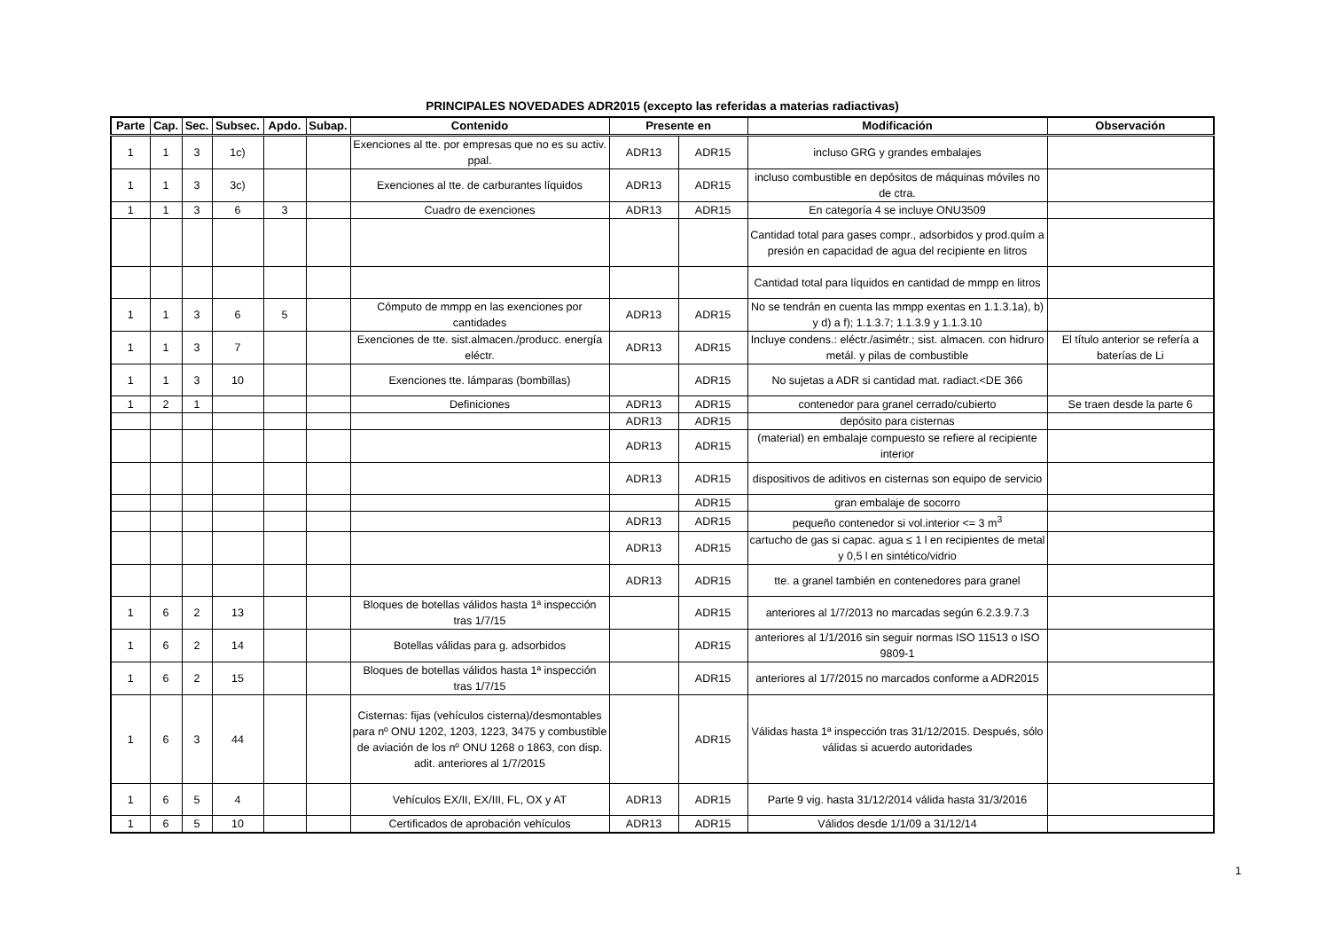PRINCIPALES NOVEDADES ADR2015 (excepto las referidas a materias radiactivas)
| Parte | Cap. | Sec. | Subsec. | Apdo. | Subap. | Contenido | Presente en | | Modificación | Observación |
| --- | --- | --- | --- | --- | --- | --- | --- | --- | --- | --- |
| 1 | 1 | 3 | 1c) | | | Exenciones al tte. por empresas que no es su activ. ppal. | ADR13 | ADR15 | incluso GRG y grandes embalajes | |
| 1 | 1 | 3 | 3c) | | | Exenciones al tte. de carburantes líquidos | ADR13 | ADR15 | incluso combustible en depósitos de máquinas móviles no de ctra. | |
| 1 | 1 | 3 | 6 | 3 | | Cuadro de exenciones | ADR13 | ADR15 | En categoría 4 se incluye ONU3509 | |
| | | | | | | | | | Cantidad total para gases compr., adsorbidos y prod.quím a presión en capacidad de agua del recipiente en litros | |
| | | | | | | | | | Cantidad total para líquidos en cantidad de mmpp en litros | |
| 1 | 1 | 3 | 6 | 5 | | Cómputo de mmpp en las exenciones por cantidades | ADR13 | ADR15 | No se tendrán en cuenta las mmpp exentas en 1.1.3.1a), b) y d) a f); 1.1.3.7; 1.1.3.9 y 1.1.3.10 | |
| 1 | 1 | 3 | 7 | | | Exenciones de tte. sist.almacen./producc. energía eléctr. | ADR13 | ADR15 | Incluye condens.: eléctr./asimétr.; sist. almacen. con hidruro metál. y pilas de combustible | El título anterior se refería a baterías de Li |
| 1 | 1 | 3 | 10 | | | Exenciones tte. lámparas (bombillas) | | ADR15 | No sujetas a ADR si cantidad mat. radiact.<DE 366 | |
| 1 | 2 | 1 | | | | Definiciones | ADR13 | ADR15 | contenedor para granel cerrado/cubierto | Se traen desde la parte 6 |
| | | | | | | | ADR13 | ADR15 | depósito para cisternas | |
| | | | | | | | ADR13 | ADR15 | (material) en embalaje compuesto se refiere al recipiente interior | |
| | | | | | | | ADR13 | ADR15 | dispositivos de aditivos en cisternas son equipo de servicio | |
| | | | | | | | | ADR15 | gran embalaje de socorro | |
| | | | | | | | ADR13 | ADR15 | pequeño contenedor si vol.interior <= 3 m<sup>3</sup> | |
| | | | | | | | ADR13 | ADR15 | cartucho de gas si capac. agua ≤ 1 l en recipientes de metal y 0,5 l en sintético/vidrio | |
| | | | | | | | ADR13 | ADR15 | tte. a granel también en contenedores para granel | |
| 1 | 6 | 2 | 13 | | | Bloques de botellas válidos hasta 1ª inspección tras 1/7/15 | | ADR15 | anteriores al 1/7/2013 no marcadas según 6.2.3.9.7.3 | |
| 1 | 6 | 2 | 14 | | | Botellas válidas para g. adsorbidos | | ADR15 | anteriores al 1/1/2016 sin seguir normas ISO 11513 o ISO 9809-1 | |
| 1 | 6 | 2 | 15 | | | Bloques de botellas válidos hasta 1ª inspección tras 1/7/15 | | ADR15 | anteriores al 1/7/2015 no marcados conforme a ADR2015 | |
| 1 | 6 | 3 | 44 | | | Cisternas: fijas (vehículos cisterna)/desmontables para nº ONU 1202, 1203, 1223, 3475 y combustible de aviación de los nº ONU 1268 o 1863, con disp. adit. anteriores al 1/7/2015 | | ADR15 | Válidas hasta 1ª inspección tras 31/12/2015. Después, sólo válidas si acuerdo autoridades | |
| 1 | 6 | 5 | 4 | | | Vehículos EX/II, EX/III, FL, OX y AT | ADR13 | ADR15 | Parte 9 vig. hasta 31/12/2014 válida hasta 31/3/2016 | |
| 1 | 6 | 5 | 10 | | | Certificados de aprobación vehículos | ADR13 | ADR15 | Válidos desde 1/1/09 a 31/12/14 | |
1